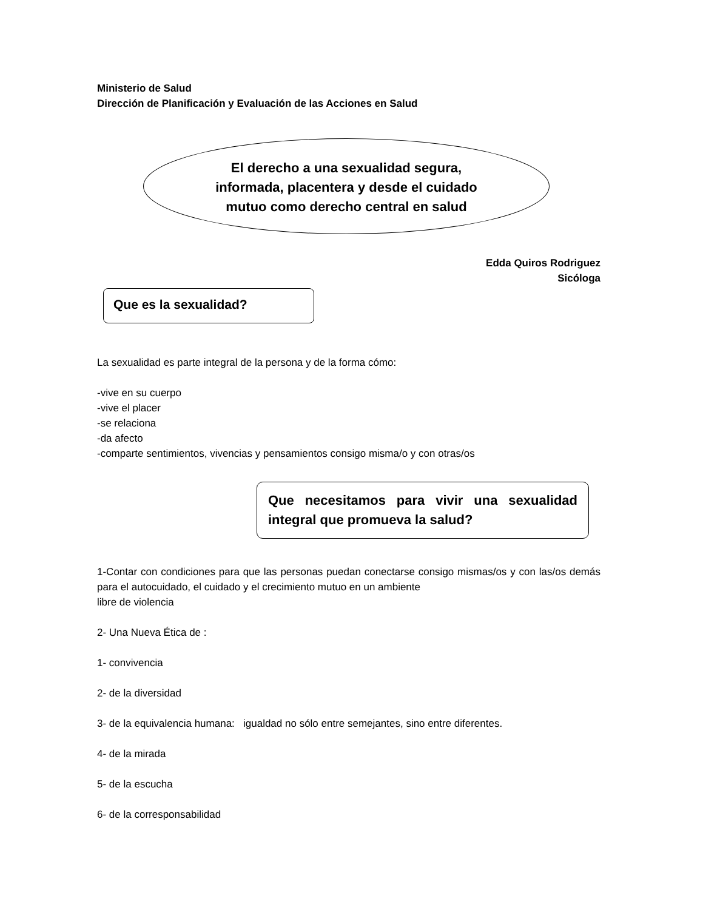Ministerio de Salud
Dirección de Planificación y Evaluación de las Acciones en Salud
El derecho a una sexualidad segura,
informada, placentera y desde el cuidado
mutuo como derecho central en salud
Edda Quiros Rodriguez
Sicóloga
Que es la sexualidad?
La sexualidad es parte integral de la persona y de la forma cómo:
-vive en su cuerpo
-vive el placer
-se relaciona
-da afecto
-comparte sentimientos, vivencias y pensamientos consigo misma/o y con otras/os
Que necesitamos para vivir una sexualidad integral que promueva la salud?
1-Contar con condiciones para que las personas puedan conectarse consigo mismas/os y con las/os demás para el autocuidado, el cuidado y el crecimiento mutuo en un ambiente
libre de violencia
2- Una Nueva Ética de :
1- convivencia
2- de la diversidad
3- de la equivalencia humana: igualdad no sólo entre semejantes, sino entre diferentes.
4- de la mirada
5- de la escucha
6- de la corresponsabilidad